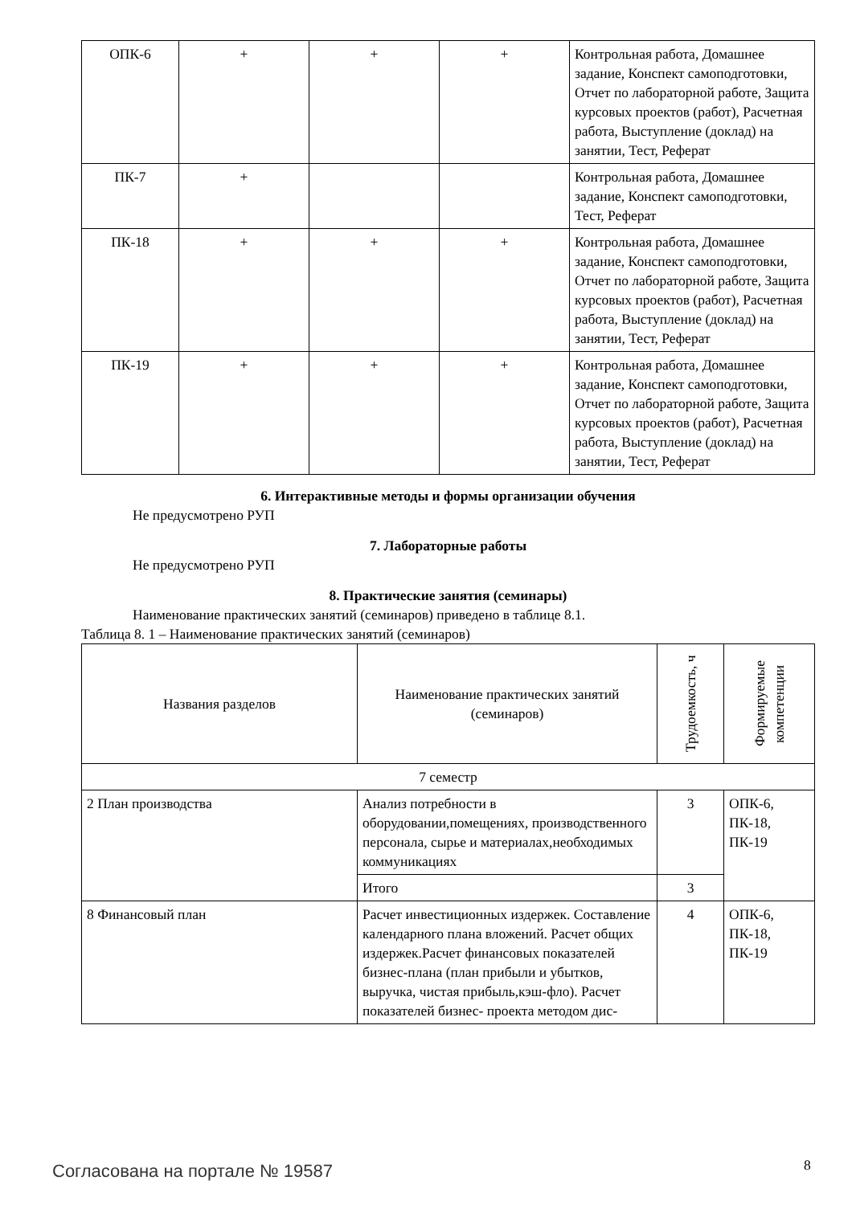| ОПК-6 | + | + | + | Контрольная работа, Домашнее задание, Конспект самоподго­товки, Отчет по лабораторной работе, Защита курсовых проектов (работ), Расчетная ра­бота, Выступление (доклад) на занятии, Тест, Реферат |
| ПК-7 | + | | | Контрольная работа, Домашнее задание, Конспект самоподго­товки, Тест, Реферат |
| ПК-18 | + | + | + | Контрольная работа, Домашнее задание, Конспект самоподго­товки, Отчет по лабораторной работе, Защита курсовых проектов (работ), Расчетная ра­бота, Выступление (доклад) на занятии, Тест, Реферат |
| ПК-19 | + | + | + | Контрольная работа, Домашнее задание, Конспект самоподго­товки, Отчет по лабораторной работе, Защита курсовых проектов (работ), Расчетная ра­бота, Выступление (доклад) на занятии, Тест, Реферат |
6. Интерактивные методы и формы организации обучения
Не предусмотрено РУП
7. Лабораторные работы
Не предусмотрено РУП
8. Практические занятия (семинары)
Наименование практических занятий (семинаров) приведено в таблице 8.1.
Таблица 8. 1 – Наименование практических занятий (семинаров)
| Названия разделов | Наименование практических занятий (семинаров) | Трудоемкость, ч | Формируемые компетенции |
| --- | --- | --- | --- |
| 7 семестр | | | |
| 2 План производства | Анализ потребности в оборудовании,помещениях, произ­водственного персонала, сырье и мате­риалах,необходимых коммуникациях | 3 | ОПК-6, ПК-18, ПК-19 |
| | Итого | 3 | |
| 8 Финансовый план | Расчет инвестиционных издержек. Со­ставление календарного плана вложе­ний. Расчет общих издержек.Расчет финансовых показателей бизнес-плана (план прибыли и убытков, выручка, чи­стая прибыль,кэш-фло). Расчет показа­телей бизнес- проекта методом дис- | 4 | ОПК-6, ПК-18, ПК-19 |
Согласована на портале № 19587 8